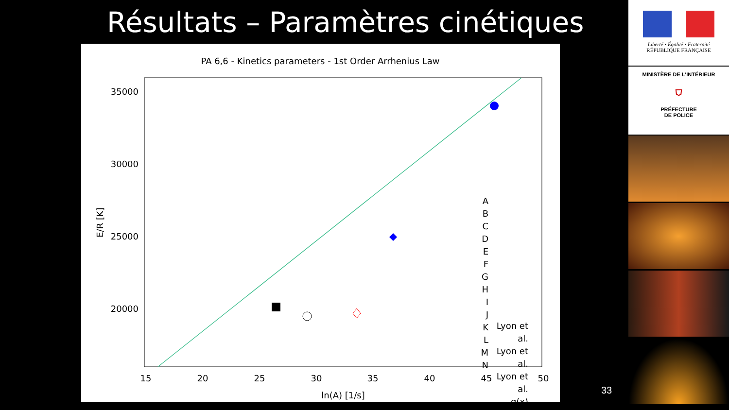Résultats – Paramètres cinétiques
PA 6,6 - Kinetics parameters - 1st Order Arrhenius Law
35000
30000
25000
20000
15
20
25
30
35
40
45
50
ln(A) [1/s]
E/R [K]
A
B
C
D
E
F
G
H
I
J
K
L
M
N
Lyon et al.
Lyon et al.
Lyon et al.
g(x)
33
Liberté • Égalité • Fraternité
RÉPUBLIQUE FRANÇAISE
MINISTÈRE DE L'INTÉRIEUR
⛉
PRÉFECTURE
DE POLICE